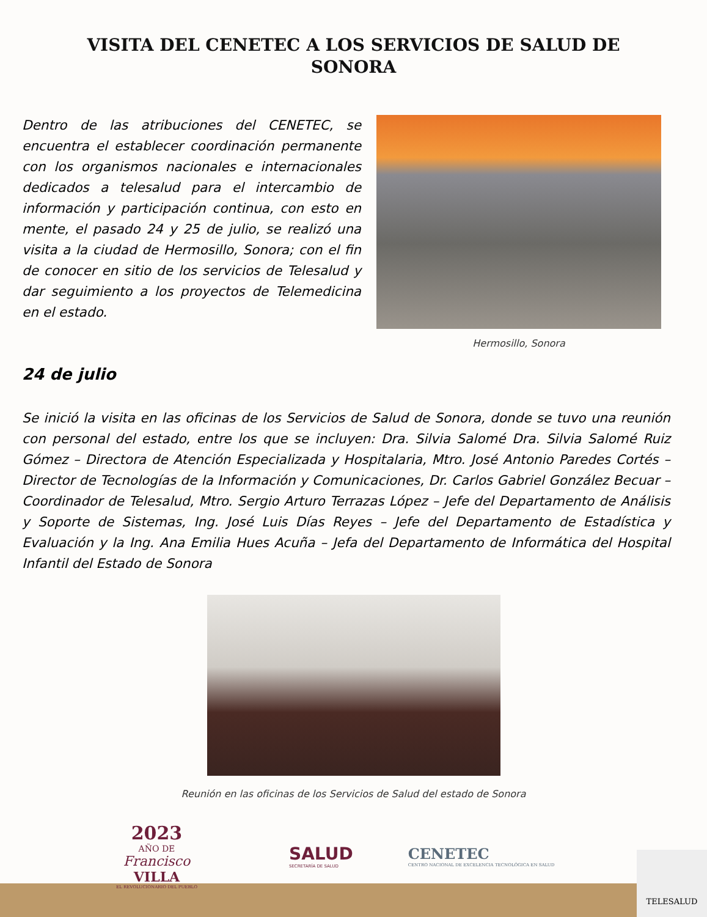VISITA DEL CENETEC A LOS SERVICIOS DE SALUD DE SONORA
Dentro de las atribuciones del CENETEC, se encuentra el establecer coordinación permanente con los organismos nacionales e internacionales dedicados a telesalud para el intercambio de información y participación continua, con esto en mente, el pasado 24 y 25 de julio, se realizó una visita a la ciudad de Hermosillo, Sonora; con el fin de conocer en sitio de los servicios de Telesalud y dar seguimiento a los proyectos de Telemedicina en el estado.
Hermosillo, Sonora
24 de julio
Se inició la visita en las oficinas de los Servicios de Salud de Sonora, donde se tuvo una reunión con personal del estado, entre los que se incluyen: Dra. Silvia Salomé Dra. Silvia Salomé Ruiz Gómez – Directora de Atención Especializada y Hospitalaria, Mtro. José Antonio Paredes Cortés – Director de Tecnologías de la Información y Comunicaciones, Dr. Carlos Gabriel González Becuar – Coordinador de Telesalud, Mtro. Sergio Arturo Terrazas López – Jefe del Departamento de Análisis y Soporte de Sistemas, Ing. José Luis Días Reyes – Jefe del Departamento de Estadística y Evaluación y la Ing. Ana Emilia Hues Acuña – Jefa del Departamento de Informática del Hospital Infantil del Estado de Sonora
Reunión en las oficinas de los Servicios de Salud del estado de Sonora
2023
AÑO DE
Francisco
VILLA
EL REVOLUCIONARIO DEL PUEBLO
SALUD
SECRETARÍA DE SALUD
CENETEC
CENTRO NACIONAL DE EXCELENCIA TECNOLÓGICA EN SALUD
TELESALUD